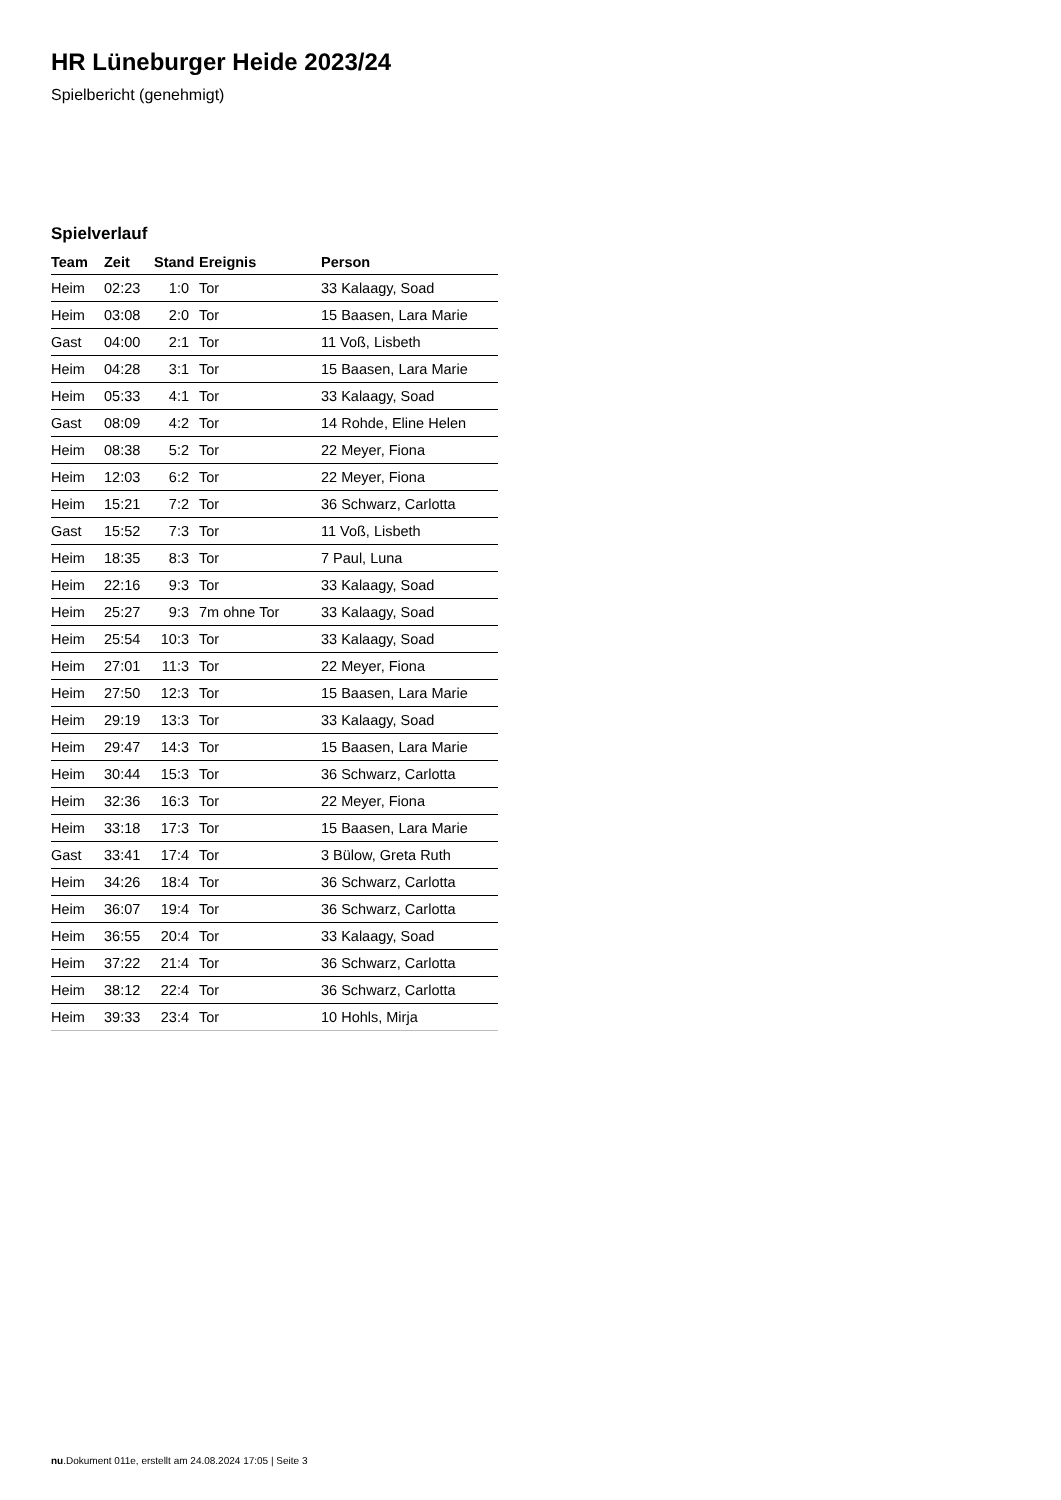HR Lüneburger Heide 2023/24
Spielbericht (genehmigt)
Spielverlauf
| Team | Zeit | Stand | Ereignis | Person |
| --- | --- | --- | --- | --- |
| Heim | 02:23 | 1:0 | Tor | 33 Kalaagy, Soad |
| Heim | 03:08 | 2:0 | Tor | 15 Baasen, Lara Marie |
| Gast | 04:00 | 2:1 | Tor | 11 Voß, Lisbeth |
| Heim | 04:28 | 3:1 | Tor | 15 Baasen, Lara Marie |
| Heim | 05:33 | 4:1 | Tor | 33 Kalaagy, Soad |
| Gast | 08:09 | 4:2 | Tor | 14 Rohde, Eline Helen |
| Heim | 08:38 | 5:2 | Tor | 22 Meyer, Fiona |
| Heim | 12:03 | 6:2 | Tor | 22 Meyer, Fiona |
| Heim | 15:21 | 7:2 | Tor | 36 Schwarz, Carlotta |
| Gast | 15:52 | 7:3 | Tor | 11 Voß, Lisbeth |
| Heim | 18:35 | 8:3 | Tor | 7 Paul, Luna |
| Heim | 22:16 | 9:3 | Tor | 33 Kalaagy, Soad |
| Heim | 25:27 | 9:3 | 7m ohne Tor | 33 Kalaagy, Soad |
| Heim | 25:54 | 10:3 | Tor | 33 Kalaagy, Soad |
| Heim | 27:01 | 11:3 | Tor | 22 Meyer, Fiona |
| Heim | 27:50 | 12:3 | Tor | 15 Baasen, Lara Marie |
| Heim | 29:19 | 13:3 | Tor | 33 Kalaagy, Soad |
| Heim | 29:47 | 14:3 | Tor | 15 Baasen, Lara Marie |
| Heim | 30:44 | 15:3 | Tor | 36 Schwarz, Carlotta |
| Heim | 32:36 | 16:3 | Tor | 22 Meyer, Fiona |
| Heim | 33:18 | 17:3 | Tor | 15 Baasen, Lara Marie |
| Gast | 33:41 | 17:4 | Tor | 3 Bülow, Greta Ruth |
| Heim | 34:26 | 18:4 | Tor | 36 Schwarz, Carlotta |
| Heim | 36:07 | 19:4 | Tor | 36 Schwarz, Carlotta |
| Heim | 36:55 | 20:4 | Tor | 33 Kalaagy, Soad |
| Heim | 37:22 | 21:4 | Tor | 36 Schwarz, Carlotta |
| Heim | 38:12 | 22:4 | Tor | 36 Schwarz, Carlotta |
| Heim | 39:33 | 23:4 | Tor | 10 Hohls, Mirja |
nu.Dokument 011e, erstellt am 24.08.2024 17:05 | Seite 3